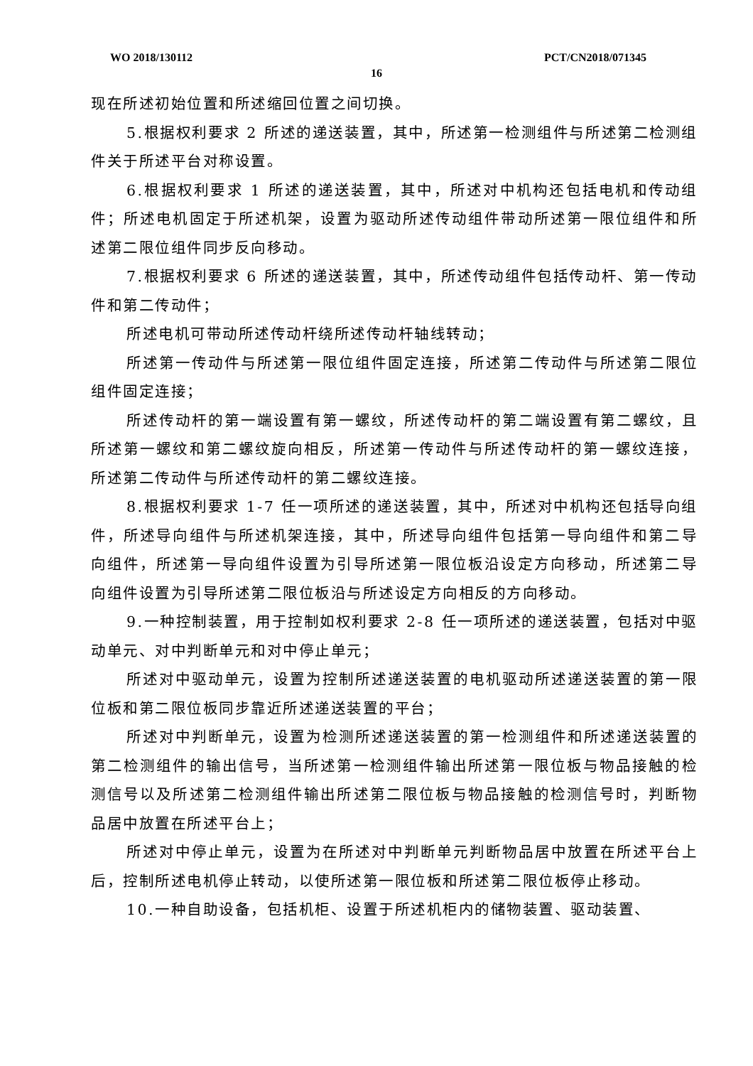WO 2018/130112 PCT/CN2018/071345
16
现在所述初始位置和所述缩回位置之间切换。
5.根据权利要求 2 所述的递送装置，其中，所述第一检测组件与所述第二检测组件关于所述平台对称设置。
6.根据权利要求 1 所述的递送装置，其中，所述对中机构还包括电机和传动组件；所述电机固定于所述机架，设置为驱动所述传动组件带动所述第一限位组件和所述第二限位组件同步反向移动。
7.根据权利要求 6 所述的递送装置，其中，所述传动组件包括传动杆、第一传动件和第二传动件；
所述电机可带动所述传动杆绕所述传动杆轴线转动；
所述第一传动件与所述第一限位组件固定连接，所述第二传动件与所述第二限位组件固定连接；
所述传动杆的第一端设置有第一螺纹，所述传动杆的第二端设置有第二螺纹，且所述第一螺纹和第二螺纹旋向相反，所述第一传动件与所述传动杆的第一螺纹连接，所述第二传动件与所述传动杆的第二螺纹连接。
8.根据权利要求 1-7 任一项所述的递送装置，其中，所述对中机构还包括导向组件，所述导向组件与所述机架连接，其中，所述导向组件包括第一导向组件和第二导向组件，所述第一导向组件设置为引导所述第一限位板沿设定方向移动，所述第二导向组件设置为引导所述第二限位板沿与所述设定方向相反的方向移动。
9.一种控制装置，用于控制如权利要求 2-8 任一项所述的递送装置，包括对中驱动单元、对中判断单元和对中停止单元；
所述对中驱动单元，设置为控制所述递送装置的电机驱动所述递送装置的第一限位板和第二限位板同步靠近所述递送装置的平台；
所述对中判断单元，设置为检测所述递送装置的第一检测组件和所述递送装置的第二检测组件的输出信号，当所述第一检测组件输出所述第一限位板与物品接触的检测信号以及所述第二检测组件输出所述第二限位板与物品接触的检测信号时，判断物品居中放置在所述平台上；
所述对中停止单元，设置为在所述对中判断单元判断物品居中放置在所述平台上后，控制所述电机停止转动，以使所述第一限位板和所述第二限位板停止移动。
10.一种自助设备，包括机柜、设置于所述机柜内的储物装置、驱动装置、